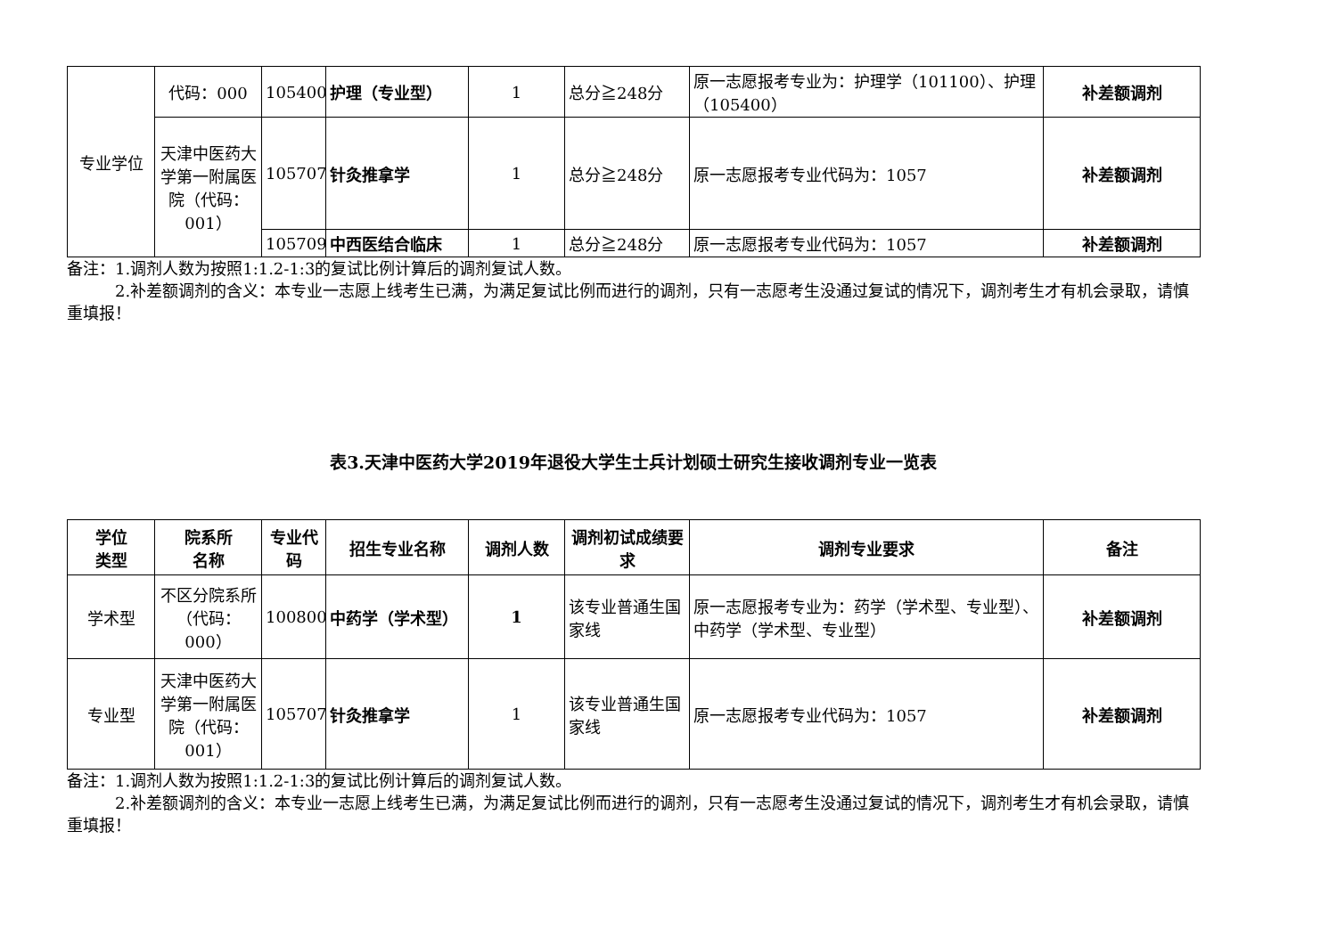| 专业学位 | 代码：000 | 105400 | 护理（专业型） | 1 | 总分≧248分 | 原一志愿报考专业为：护理学（101100）、护理（105400） | 补差额调剂 |
| | 天津中医药大学第一附属医院（代码：001） | 105707 | 针灸推拿学 | 1 | 总分≧248分 | 原一志愿报考专业代码为：1057 | 补差额调剂 |
| | | 105709 | 中西医结合临床 | 1 | 总分≧248分 | 原一志愿报考专业代码为：1057 | 补差额调剂 |
备注：1.调剂人数为按照1:1.2-1:3的复试比例计算后的调剂复试人数。
　　　2.补差额调剂的含义：本专业一志愿上线考生已满，为满足复试比例而进行的调剂，只有一志愿考生没通过复试的情况下，调剂考生才有机会录取，请慎重填报！
表3.天津中医药大学2019年退役大学生士兵计划硕士研究生接收调剂专业一览表
| 学位 类型 | 院系所 名称 | 专业代码 | 招生专业名称 | 调剂人数 | 调剂初试成绩要求 | 调剂专业要求 | 备注 |
| --- | --- | --- | --- | --- | --- | --- | --- |
| 学术型 | 不区分院系所（代码：000） | 100800 | 中药学（学术型） | 1 | 该专业普通生国家线 | 原一志愿报考专业为：药学（学术型、专业型）、中药学（学术型、专业型） | 补差额调剂 |
| 专业型 | 天津中医药大学第一附属医院（代码：001） | 105707 | 针灸推拿学 | 1 | 该专业普通生国家线 | 原一志愿报考专业代码为：1057 | 补差额调剂 |
备注：1.调剂人数为按照1:1.2-1:3的复试比例计算后的调剂复试人数。
　　　2.补差额调剂的含义：本专业一志愿上线考生已满，为满足复试比例而进行的调剂，只有一志愿考生没通过复试的情况下，调剂考生才有机会录取，请慎重填报！